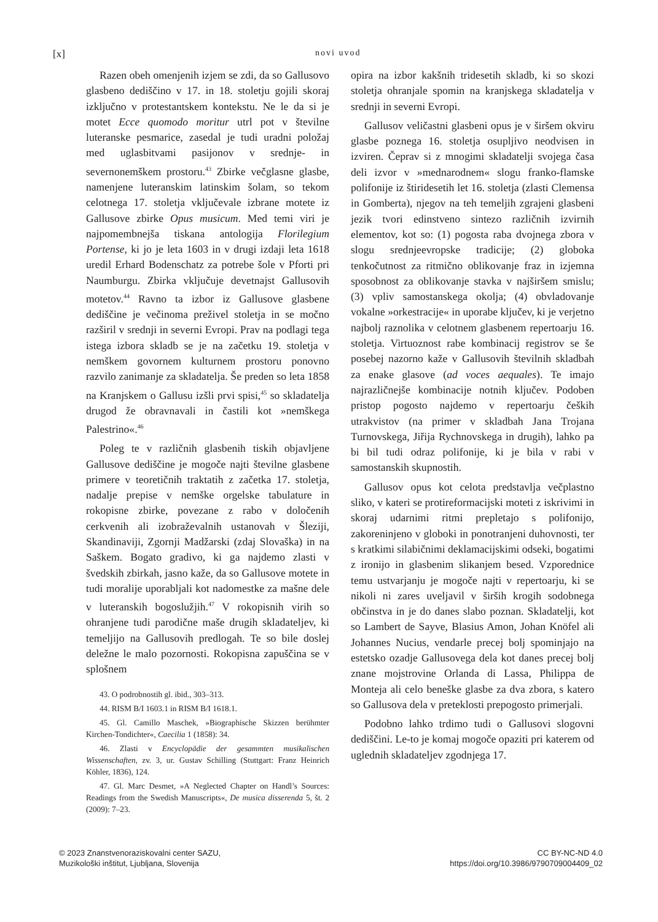[x] novi uvod
Razen obeh omenjenih izjem se zdi, da so Gallusovo glasbeno dediščino v 17. in 18. stoletju gojili skoraj izključno v protestantskem kontekstu. Ne le da si je motet Ecce quomodo moritur utrl pot v številne luteranske pesmarice, zasedal je tudi uradni položaj med uglasbitvami pasijonov v srednje- in severnonemškem prostoru.<sup>43</sup> Zbirke večglasne glasbe, namenjene luteranskim latinskim šolam, so tekom celotnega 17. stoletja vključevale izbrane motete iz Gallusove zbirke Opus musicum. Med temi viri je najpomembnejša tiskana antologija Florilegium Portense, ki jo je leta 1603 in v drugi izdaji leta 1618 uredil Erhard Bodenschatz za potrebe šole v Pforti pri Naumburgu. Zbirka vključuje devetnajst Gallusovih motetov.<sup>44</sup> Ravno ta izbor iz Gallusove glasbene dediščine je večinoma preživel stoletja in se močno razširil v srednji in severni Evropi. Prav na podlagi tega istega izbora skladb se je na začetku 19. stoletja v nemškem govornem kulturnem prostoru ponovno razvilo zanimanje za skladatelja. Še preden so leta 1858 na Kranjskem o Gallusu izšli prvi spisi,<sup>45</sup> so skladatelja drugod že obravnavali in častili kot »nemškega Palestrino«.<sup>46</sup>
Poleg te v različnih glasbenih tiskih objavljene Gallusove dediščine je mogoče najti številne glasbene primere v teoretičnih traktatih z začetka 17. stoletja, nadalje prepise v nemške orgelske tabulature in rokopisne zbirke, povezane z rabo v določenih cerkvenih ali izobraževalnih ustanovah v Šleziji, Skandinaviji, Zgornji Madžarski (zdaj Slovaška) in na Saškem. Bogato gradivo, ki ga najdemo zlasti v švedskih zbirkah, jasno kaže, da so Gallusove motete in tudi moralije uporabljali kot nadomestke za mašne dele v luteranskih bogoslužjih.<sup>47</sup> V rokopisnih virih so ohranjene tudi parodične maše drugih skladateljev, ki temeljijo na Gallusovih predlogah. Te so bile doslej deležne le malo pozornosti. Rokopisna zapuščina se v splošnem
43. O podrobnostih gl. ibid., 303–313.
44. RISM B/I 1603.1 in RISM B/I 1618.1.
45. Gl. Camillo Maschek, »Biographische Skizzen berühmter Kirchen-Tondichter«, Caecilia 1 (1858): 34.
46. Zlasti v Encyclopädie der gesammten musikalischen Wissenschaften, zv. 3, ur. Gustav Schilling (Stuttgart: Franz Heinrich Köhler, 1836), 124.
47. Gl. Marc Desmet, »A Neglected Chapter on Handl’s Sources: Readings from the Swedish Manuscripts«, De musica disserenda 5, št. 2 (2009): 7–23.
opira na izbor kakšnih tridesetih skladb, ki so skozi stoletja ohranjale spomin na kranjskega skladatelja v srednji in severni Evropi.
Gallusov veličastni glasbeni opus je v širšem okviru glasbe poznega 16. stoletja osupljivo neodvisen in izviren. Čeprav si z mnogimi skladatelji svojega časa deli izvor v »mednarodnem« slogu franko-flamske polifonije iz štiridesetih let 16. stoletja (zlasti Clemensa in Gomberta), njegov na teh temeljih zgrajeni glasbeni jezik tvori edinstveno sintezo različnih izvirnih elementov, kot so: (1) pogosta raba dvojnega zbora v slogu srednjeevropske tradicije; (2) globoka tenkočutnost za ritmično oblikovanje fraz in izjemna sposobnost za oblikovanje stavka v najširšem smislu; (3) vpliv samostanskega okolja; (4) obvladovanje vokalne »orkestracije« in uporabe ključev, ki je verjetno najbolj raznolika v celotnem glasbenem repertoarju 16. stoletja. Virtuoznost rabe kombinacij registrov se še posebej nazorno kaže v Gallusovih številnih skladbah za enake glasove (ad voces aequales). Te imajo najrazličnejše kombinacije notnih ključev. Podoben pristop pogosto najdemo v repertoarju čeških utrakvistov (na primer v skladbah Jana Trojana Turnovskega, Jiřija Rychnovskega in drugih), lahko pa bi bil tudi odraz polifonije, ki je bila v rabi v samostanskih skupnostih.
Gallusov opus kot celota predstavlja večplastno sliko, v kateri se protireformacijski moteti z iskrivimi in skoraj udarnimi ritmi prepletajo s polifonijo, zakoreninjeno v globoki in ponotranjeni duhovnosti, ter s kratkimi silabičnimi deklamacijskimi odseki, bogatimi z ironijo in glasbenim slikanjem besed. Vzporednice temu ustvarjanju je mogoče najti v repertoarju, ki se nikoli ni zares uveljavil v širših krogih sodobnega občinstva in je do danes slabo poznan. Skladatelji, kot so Lambert de Sayve, Blasius Amon, Johan Knöfel ali Johannes Nucius, vendarle precej bolj spominjajo na estetsko ozadje Gallusovega dela kot danes precej bolj znane mojstrovine Orlanda di Lassa, Philippa de Monteja ali celo beneške glasbe za dva zbora, s katero so Gallusova dela v preteklosti prepogosto primerjali.
Podobno lahko trdimo tudi o Gallusovi slogovni dediščini. Le-to je komaj mogoče opaziti pri katerem od uglednih skladateljev zgodnjega 17.
© 2023 Znanstvenoraziskovalni center SAZU,
Muzikološki inštitut, Ljubljana, Slovenija
CC BY-NC-ND 4.0
https://doi.org/10.3986/9790709004409_02